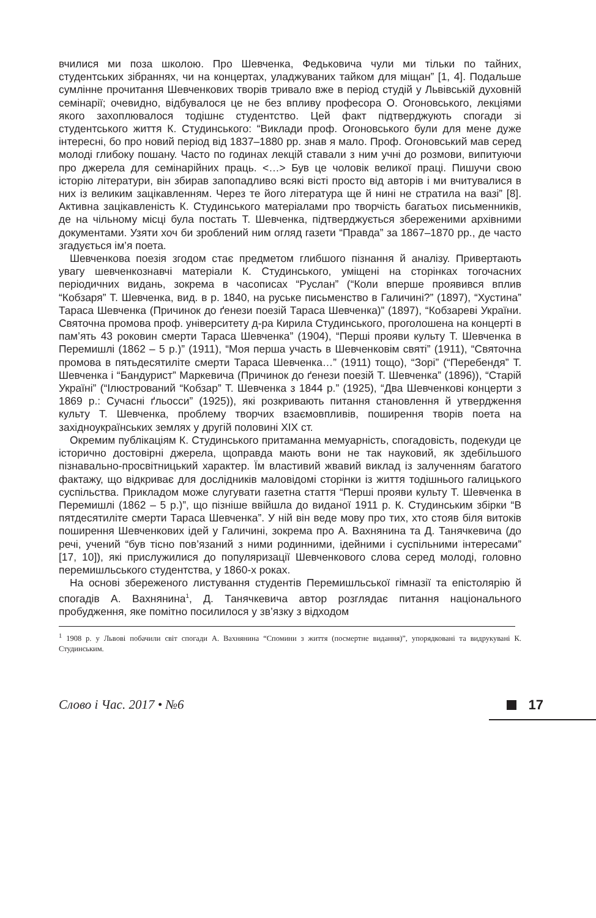вчилися ми поза школою. Про Шевченка, Федьковича чули ми тільки по тайних, студентських зібраннях, чи на концертах, уладжуваних тайком для міщан” [1, 4]. Подальше сумлінне прочитання Шевченкових творів тривало вже в період студій у Львівській духовній семінарії; очевидно, відбувалося це не без впливу професора О. Огоновського, лекціями якого захоплювалося тодішнє студентство. Цей факт підтверджують спогади зі студентського життя К. Студинського: “Виклади проф. Огоновського були для мене дуже інтересні, бо про новий період від 1837–1880 рр. знав я мало. Проф. Огоновський мав серед молоді глибоку пошану. Часто по годинах лекцій ставали з ним учні до розмови, випитуючи про джерела для семінарійних праць. <…> Був це чоловік великої праці. Пишучи свою історію літератури, він збирав запопадливо всякі вісті просто від авторів і ми вчитувалися в них із великим зацікавленням. Через те його література ще й нині не стратила на вазі” [8]. Активна зацікавленість К. Студинського матеріалами про творчість багатьох письменників, де на чільному місці була постать Т. Шевченка, підтверджується збереженими архівними документами. Узяти хоч би зроблений ним огляд газети “Правда” за 1867–1870 рр., де часто згадується ім’я поета.
Шевченкова поезія згодом стає предметом глибшого пізнання й аналізу. Привертають увагу шевченкознавчі матеріали К. Студинського, уміщені на сторінках тогочасних періодичних видань, зокрема в часописах “Руслан” (“Коли вперше проявився вплив “Кобзаря” Т. Шевченка, вид. в р. 1840, на руське письменство в Галичині?” (1897), “Хустина” Тараса Шевченка (Причинок до ґенези поезій Тараса Шевченка)” (1897), “Кобзареві України. Святочна промова проф. університету д-ра Кирила Студинського, проголошена на концерті в пам’ять 43 роковин смерти Тараса Шевченка” (1904), “Перші прояви культу Т. Шевченка в Перемишлі (1862 – 5 р.)” (1911), “Моя перша участь в Шевченковім святі” (1911), “Святочна промова в пятьдесятиліте смерти Тараса Шевченка…” (1911) тощо), “Зорі” (“Перебендя” Т. Шевченка і “Бандурист” Маркевича (Причинок до ґенези поезій Т. Шевченка” (1896)), “Старій Україні” (“Ілюстрований “Кобзар” Т. Шевченка з 1844 р.” (1925), “Два Шевченкові концерти з 1869 р.: Сучасні ґльосси” (1925)), які розкривають питання становлення й утвердження культу Т. Шевченка, проблему творчих взаємовпливів, поширення творів поета на західноукраїнських землях у другій половині ХІХ ст.
Окремим публікаціям К. Студинського притаманна мемуарність, спогадовість, подекуди це історично достовірні джерела, щоправда мають вони не так науковий, як здебільшого пізнавально-просвітницький характер. Їм властивий жвавий виклад із залученням багатого фактажу, що відкриває для дослідників маловідомі сторінки із життя тодішнього галицького суспільства. Прикладом може слугувати газетна стаття “Перші прояви культу Т. Шевченка в Перемишлі (1862 – 5 р.)”, що пізніше ввійшла до виданої 1911 р. К. Студинським збірки “В пятдесятиліте смерти Тараса Шевченка”. У ній він веде мову про тих, хто стояв біля витоків поширення Шевченкових ідей у Галичині, зокрема про А. Вахнянина та Д. Танячкевича (до речі, учений “був тісно пов’язаний з ними родинними, ідейними і суспільними інтересами” [17, 10]), які прислужилися до популяризації Шевченкового слова серед молоді, головно перемишльського студентства, у 1860-х роках.
На основі збереженого листування студентів Перемишльської гімназії та епістолярію й спогадів А. Вахнянина<sup>1</sup>, Д. Танячкевича автор розглядає питання національного пробудження, яке помітно посилилося у зв’язку з відходом
<sup>1</sup> 1908 р. у Львові побачили світ спогади А. Вахнянина “Спомини з життя (посмертне видання)”, упорядковані та видрукувані К. Студинським.
Слово і Час. 2017 • №6 17